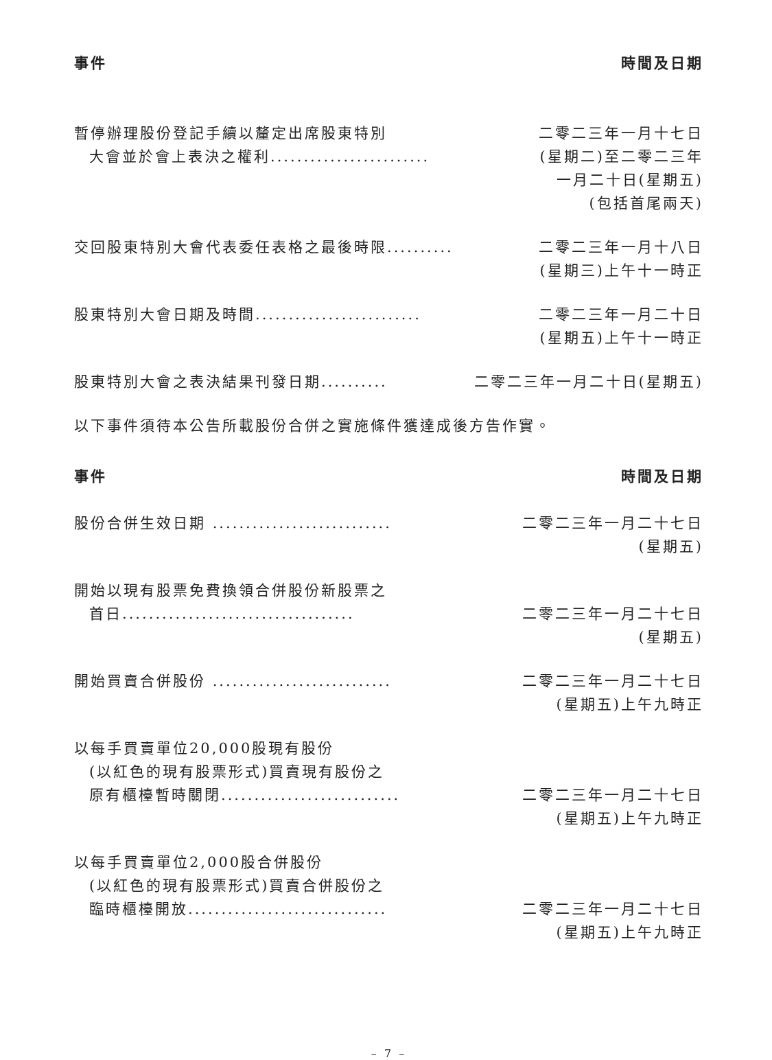| 事件 | 時間及日期 |
| --- | --- |
| 暫停辦理股份登記手續以釐定出席股東特別 大會並於會上表決之權利........................ | 二零二三年一月十七日 (星期二)至二零二三年 一月二十日(星期五) (包括首尾兩天) |
| 交回股東特別大會代表委任表格之最後時限.......... | 二零二三年一月十八日 (星期三)上午十一時正 |
| 股東特別大會日期及時間......................... | 二零二三年一月二十日 (星期五)上午十一時正 |
| 股東特別大會之表決結果刊發日期.......... | 二零二三年一月二十日(星期五) |
以下事件須待本公告所載股份合併之實施條件獲達成後方告作實。
| 事件 | 時間及日期 |
| --- | --- |
| 股份合併生效日期 ........................... | 二零二三年一月二十七日 (星期五) |
| 開始以現有股票免費換領合併股份新股票之 首日................................... | 二零二三年一月二十七日 (星期五) |
| 開始買賣合併股份 ........................... | 二零二三年一月二十七日 (星期五)上午九時正 |
| 以每手買賣單位20,000股現有股份 (以紅色的現有股票形式)買賣現有股份之 原有櫃檯暫時關閉........................... | 二零二三年一月二十七日 (星期五)上午九時正 |
| 以每手買賣單位2,000股合併股份 (以紅色的現有股票形式)買賣合併股份之 臨時櫃檯開放.............................. | 二零二三年一月二十七日 (星期五)上午九時正 |
– 7 –